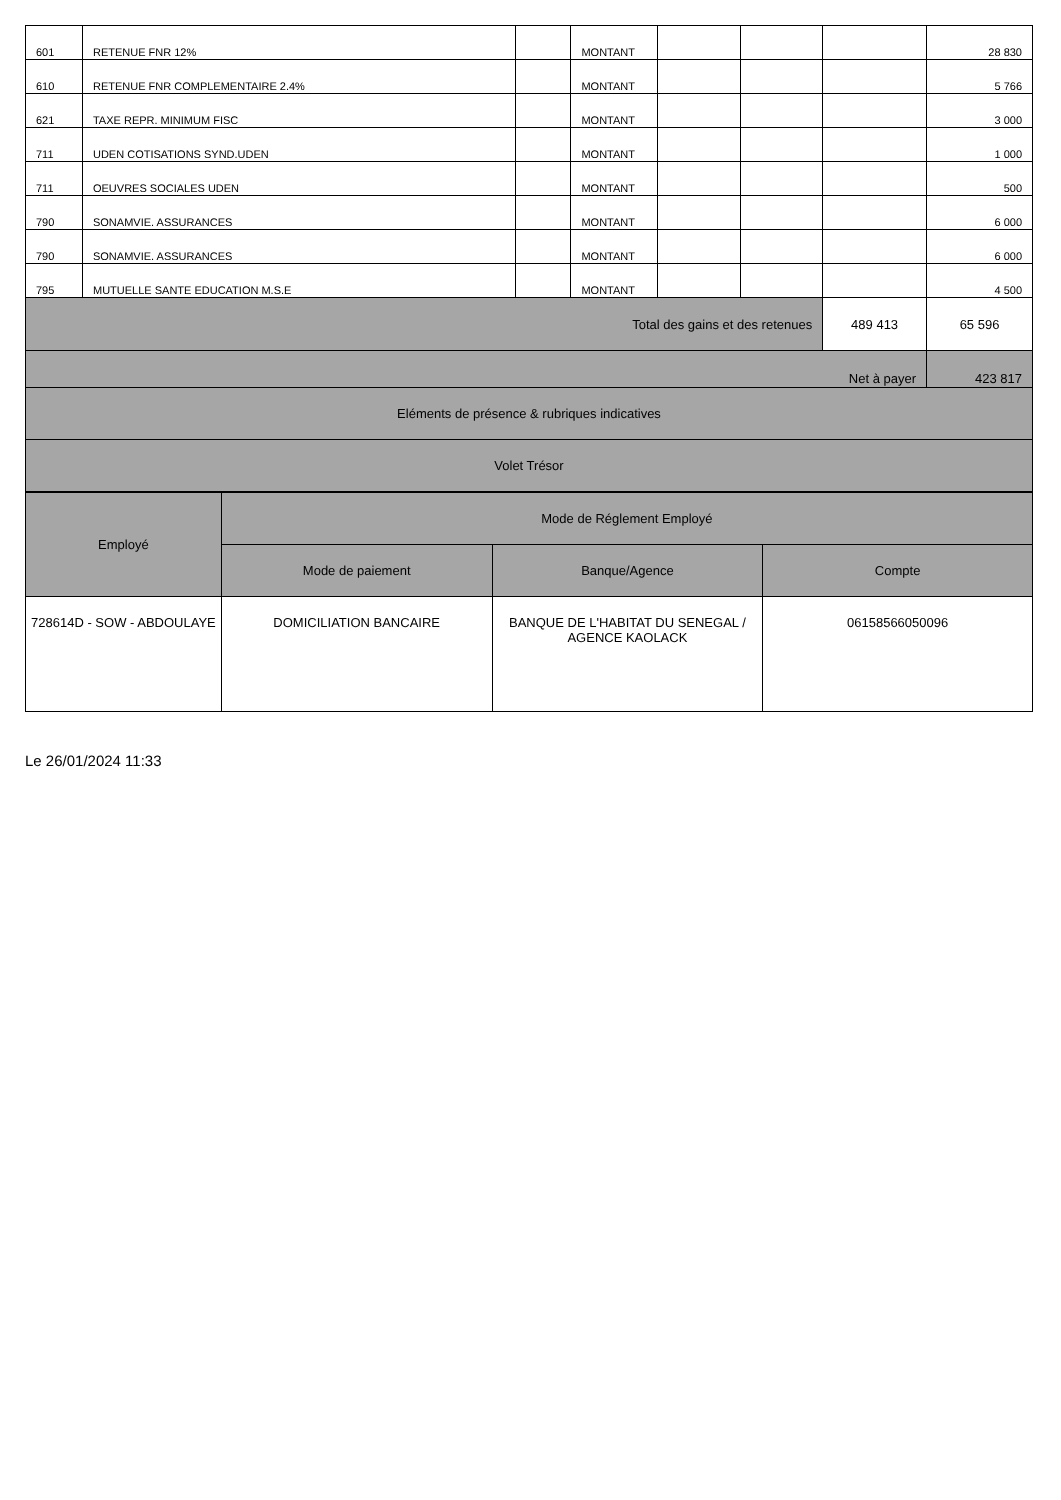| 601 | RETENUE FNR 12% | | MONTANT | | | | 28 830 |
| 610 | RETENUE FNR COMPLEMENTAIRE 2.4% | | MONTANT | | | | 5 766 |
| 621 | TAXE REPR. MINIMUM FISC | | MONTANT | | | | 3 000 |
| 711 | UDEN COTISATIONS SYND.UDEN | | MONTANT | | | | 1 000 |
| 711 | OEUVRES SOCIALES UDEN | | MONTANT | | | | 500 |
| 790 | SONAMVIE. ASSURANCES | | MONTANT | | | | 6 000 |
| 790 | SONAMVIE. ASSURANCES | | MONTANT | | | | 6 000 |
| 795 | MUTUELLE SANTE EDUCATION M.S.E | | MONTANT | | | | 4 500 |
| Total des gains et des retenues | | | | | | 489 413 | 65 596 |
| Net à payer | | | | | | | 423 817 |
| Eléments de présence & rubriques indicatives | | | | | | | |
| Volet Trésor | | | | | | | |
| Employé | Mode de Réglement Employé | | |
| --- | --- | --- | --- |
| | Mode de paiement | Banque/Agence | Compte |
| 728614D - SOW - ABDOULAYE | DOMICILIATION BANCAIRE | BANQUE DE L'HABITAT DU SENEGAL / AGENCE KAOLACK | 06158566050096 |
Le 26/01/2024 11:33